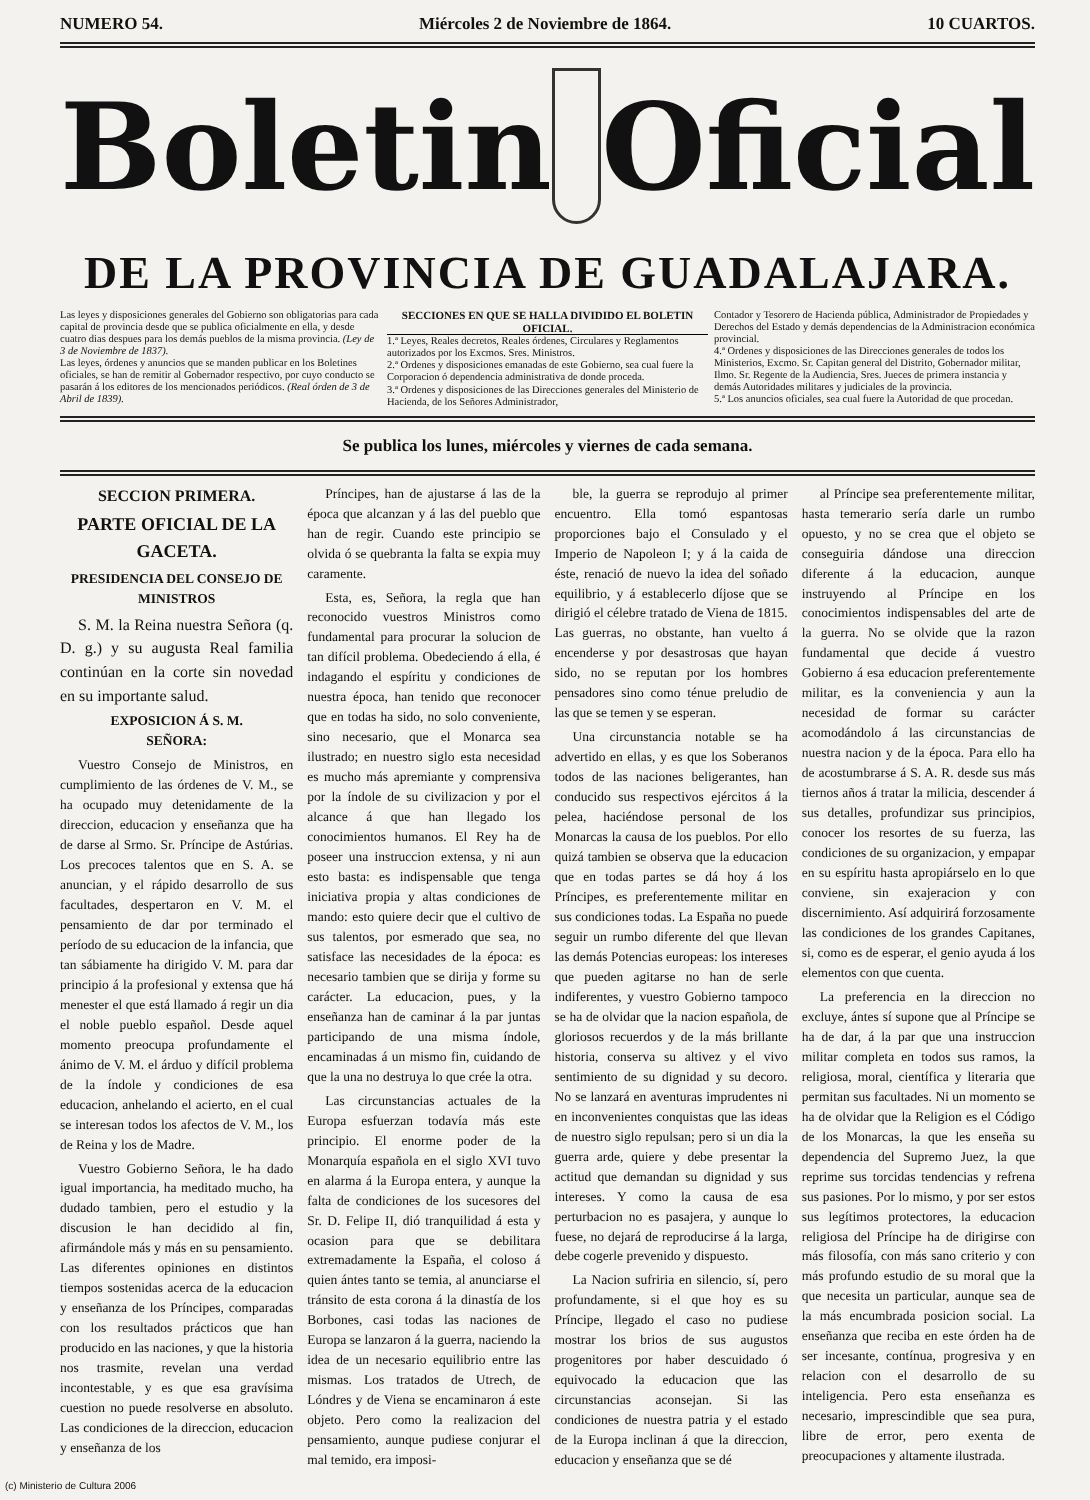NUMERO 54. Miércoles 2 de Noviembre de 1864. 10 CUARTOS.
Boletin Oficial
DE LA PROVINCIA DE GUADALAJARA.
Las leyes y disposiciones generales del Gobierno son obligatorias para cada capital de provincia desde que se publica oficialmente en ella, y desde cuatro dias despues para los demás pueblos de la misma provincia. (Ley de 3 de Noviembre de 1837).
Las leyes, órdenes y anuncios que se manden publicar en los Boletines oficiales, se han de remitir al Gobernador respectivo, por cuyo conducto se pasarán á los editores de los mencionados periódicos. (Real órden de 3 de Abril de 1839).
SECCIONES EN QUE SE HALLA DIVIDIDO EL BOLETIN OFICIAL.
1.ª Leyes, Reales decretos, Reales órdenes, Circulares y Reglamentos autorizados por los Excmos. Sres. Ministros.
2.ª Ordenes y disposiciones emanadas de este Gobierno, sea cual fuere la Corporacion ó dependencia administrativa de donde proceda.
3.ª Ordenes y disposiciones de las Direcciones generales del Ministerio de Hacienda, de los Señores Administrador,
Contador y Tesorero de Hacienda pública, Administrador de Propiedades y Derechos del Estado y demás dependencias de la Administracion económica provincial.
4.ª Ordenes y disposiciones de las Direcciones generales de todos los Ministerios, Excmo. Sr. Capitan general del Distrito, Gobernador militar, Ilmo. Sr. Regente de la Audiencia, Sres. Jueces de primera instancia y demás Autoridades militares y judiciales de la provincia.
5.ª Los anuncios oficiales, sea cual fuere la Autoridad de que procedan.
Se publica los lunes, miércoles y viernes de cada semana.
SECCION PRIMERA.
PARTE OFICIAL DE LA GACETA.
PRESIDENCIA DEL CONSEJO DE MINISTROS
S. M. la Reina nuestra Señora (q. D. g.) y su augusta Real familia continúan en la corte sin novedad en su importante salud.
EXPOSICION Á S. M.
SEÑORA:
Vuestro Consejo de Ministros, en cumplimiento de las órdenes de V. M., se ha ocupado muy detenidamente de la direccion, educacion y enseñanza que ha de darse al Srmo. Sr. Príncipe de Astúrias. Los precoces talentos que en S. A. se anuncian, y el rápido desarrollo de sus facultades, despertaron en V. M. el pensamiento de dar por terminado el período de su educacion de la infancia, que tan sábiamente ha dirigido V. M. para dar principio á la profesional y extensa que há menester el que está llamado á regir un dia el noble pueblo español. Desde aquel momento preocupa profundamente el ánimo de V. M. el árduo y difícil problema de la índole y condiciones de esa educacion, anhelando el acierto, en el cual se interesan todos los afectos de V. M., los de Reina y los de Madre.
Vuestro Gobierno Señora, le ha dado igual importancia, ha meditado mucho, ha dudado tambien, pero el estudio y la discusion le han decidido al fin, afirmándole más y más en su pensamiento. Las diferentes opiniones en distintos tiempos sostenidas acerca de la educacion y enseñanza de los Príncipes, comparadas con los resultados prácticos que han producido en las naciones, y que la historia nos trasmite, revelan una verdad incontestable, y es que esa gravísima cuestion no puede resolverse en absoluto. Las condiciones de la direccion, educacion y enseñanza de los
Príncipes, han de ajustarse á las de la época que alcanzan y á las del pueblo que han de regir. Cuando este principio se olvida ó se quebranta la falta se expia muy caramente.
Esta, es, Señora, la regla que han reconocido vuestros Ministros como fundamental para procurar la solucion de tan difícil problema. Obedeciendo á ella, é indagando el espíritu y condiciones de nuestra época, han tenido que reconocer que en todas ha sido, no solo conveniente, sino necesario, que el Monarca sea ilustrado; en nuestro siglo esta necesidad es mucho más apremiante y comprensiva por la índole de su civilizacion y por el alcance á que han llegado los conocimientos humanos. El Rey ha de poseer una instruccion extensa, y ni aun esto basta: es indispensable que tenga iniciativa propia y altas condiciones de mando: esto quiere decir que el cultivo de sus talentos, por esmerado que sea, no satisface las necesidades de la época: es necesario tambien que se dirija y forme su carácter. La educacion, pues, y la enseñanza han de caminar á la par juntas participando de una misma índole, encaminadas á un mismo fin, cuidando de que la una no destruya lo que crée la otra.
Las circunstancias actuales de la Europa esfuerzan todavía más este principio. El enorme poder de la Monarquía española en el siglo XVI tuvo en alarma á la Europa entera, y aunque la falta de condiciones de los sucesores del Sr. D. Felipe II, dió tranquilidad á esta y ocasion para que se debilitara extremadamente la España, el coloso á quien ántes tanto se temia, al anunciarse el tránsito de esta corona á la dinastía de los Borbones, casi todas las naciones de Europa se lanzaron á la guerra, naciendo la idea de un necesario equilibrio entre las mismas. Los tratados de Utrech, de Lóndres y de Viena se encaminaron á este objeto. Pero como la realizacion del pensamiento, aunque pudiese conjurar el mal temido, era imposi-
ble, la guerra se reprodujo al primer encuentro. Ella tomó espantosas proporciones bajo el Consulado y el Imperio de Napoleon I; y á la caida de éste, renació de nuevo la idea del soñado equilibrio, y á establecerlo díjose que se dirigió el célebre tratado de Viena de 1815. Las guerras, no obstante, han vuelto á encenderse y por desastrosas que hayan sido, no se reputan por los hombres pensadores sino como ténue preludio de las que se temen y se esperan.
Una circunstancia notable se ha advertido en ellas, y es que los Soberanos todos de las naciones beligerantes, han conducido sus respectivos ejércitos á la pelea, haciéndose personal de los Monarcas la causa de los pueblos. Por ello quizá tambien se observa que la educacion que en todas partes se dá hoy á los Príncipes, es preferentemente militar en sus condiciones todas. La España no puede seguir un rumbo diferente del que llevan las demás Potencias europeas: los intereses que pueden agitarse no han de serle indiferentes, y vuestro Gobierno tampoco se ha de olvidar que la nacion española, de gloriosos recuerdos y de la más brillante historia, conserva su altivez y el vivo sentimiento de su dignidad y su decoro. No se lanzará en aventuras imprudentes ni en inconvenientes conquistas que las ideas de nuestro siglo repulsan; pero si un dia la guerra arde, quiere y debe presentar la actitud que demandan su dignidad y sus intereses. Y como la causa de esa perturbacion no es pasajera, y aunque lo fuese, no dejará de reproducirse á la larga, debe cogerle prevenido y dispuesto.
La Nacion sufriria en silencio, sí, pero profundamente, si el que hoy es su Príncipe, llegado el caso no pudiese mostrar los brios de sus augustos progenitores por haber descuidado ó equivocado la educacion que las circunstancias aconsejan. Si las condiciones de nuestra patria y el estado de la Europa inclinan á que la direccion, educacion y enseñanza que se dé
al Príncipe sea preferentemente militar, hasta temerario sería darle un rumbo opuesto, y no se crea que el objeto se conseguiria dándose una direccion diferente á la educacion, aunque instruyendo al Príncipe en los conocimientos indispensables del arte de la guerra. No se olvide que la razon fundamental que decide á vuestro Gobierno á esa educacion preferentemente militar, es la conveniencia y aun la necesidad de formar su carácter acomodándolo á las circunstancias de nuestra nacion y de la época. Para ello ha de acostumbrarse á S. A. R. desde sus más tiernos años á tratar la milicia, descender á sus detalles, profundizar sus principios, conocer los resortes de su fuerza, las condiciones de su organizacion, y empapar en su espíritu hasta apropiárselo en lo que conviene, sin exajeracion y con discernimiento. Así adquirirá forzosamente las condiciones de los grandes Capitanes, si, como es de esperar, el genio ayuda á los elementos con que cuenta.
La preferencia en la direccion no excluye, ántes sí supone que al Príncipe se ha de dar, á la par que una instruccion militar completa en todos sus ramos, la religiosa, moral, científica y literaria que permitan sus facultades. Ni un momento se ha de olvidar que la Religion es el Código de los Monarcas, la que les enseña su dependencia del Supremo Juez, la que reprime sus torcidas tendencias y refrena sus pasiones. Por lo mismo, y por ser estos sus legítimos protectores, la educacion religiosa del Príncipe ha de dirigirse con más filosofía, con más sano criterio y con más profundo estudio de su moral que la que necesita un particular, aunque sea de la más encumbrada posicion social. La enseñanza que reciba en este órden ha de ser incesante, contínua, progresiva y en relacion con el desarrollo de su inteligencia. Pero esta enseñanza es necesario, imprescindible que sea pura, libre de error, pero exenta de preocupaciones y altamente ilustrada.
(c) Ministerio de Cultura 2006